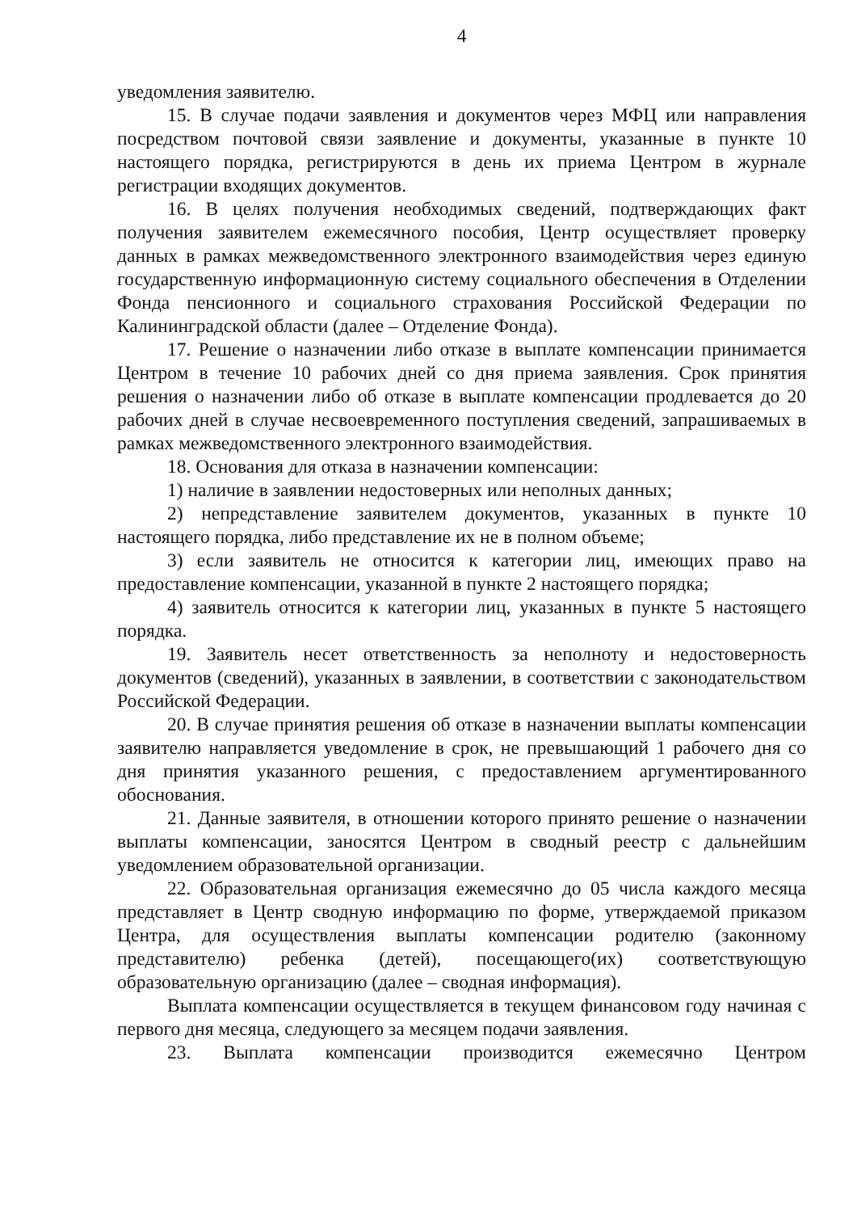4
уведомления заявителю.
15. В случае подачи заявления и документов через МФЦ или направления посредством почтовой связи заявление и документы, указанные в пункте 10 настоящего порядка, регистрируются в день их приема Центром в журнале регистрации входящих документов.
16. В целях получения необходимых сведений, подтверждающих факт получения заявителем ежемесячного пособия, Центр осуществляет проверку данных в рамках межведомственного электронного взаимодействия через единую государственную информационную систему социального обеспечения в Отделении Фонда пенсионного и социального страхования Российской Федерации по Калининградской области (далее – Отделение Фонда).
17. Решение о назначении либо отказе в выплате компенсации принимается Центром в течение 10 рабочих дней со дня приема заявления. Срок принятия решения о назначении либо об отказе в выплате компенсации продлевается до 20 рабочих дней в случае несвоевременного поступления сведений, запрашиваемых в рамках межведомственного электронного взаимодействия.
18. Основания для отказа в назначении компенсации:
1) наличие в заявлении недостоверных или неполных данных;
2) непредставление заявителем документов, указанных в пункте 10 настоящего порядка, либо представление их не в полном объеме;
3) если заявитель не относится к категории лиц, имеющих право на предоставление компенсации, указанной в пункте 2 настоящего порядка;
4) заявитель относится к категории лиц, указанных в пункте 5 настоящего порядка.
19. Заявитель несет ответственность за неполноту и недостоверность документов (сведений), указанных в заявлении, в соответствии с законодательством Российской Федерации.
20. В случае принятия решения об отказе в назначении выплаты компенсации заявителю направляется уведомление в срок, не превышающий 1 рабочего дня со дня принятия указанного решения, с предоставлением аргументированного обоснования.
21. Данные заявителя, в отношении которого принято решение о назначении выплаты компенсации, заносятся Центром в сводный реестр с дальнейшим уведомлением образовательной организации.
22. Образовательная организация ежемесячно до 05 числа каждого месяца представляет в Центр сводную информацию по форме, утверждаемой приказом Центра, для осуществления выплаты компенсации родителю (законному представителю) ребенка (детей), посещающего(их) соответствующую образовательную организацию (далее – сводная информация).
Выплата компенсации осуществляется в текущем финансовом году начиная с первого дня месяца, следующего за месяцем подачи заявления.
23. Выплата компенсации производится ежемесячно Центром